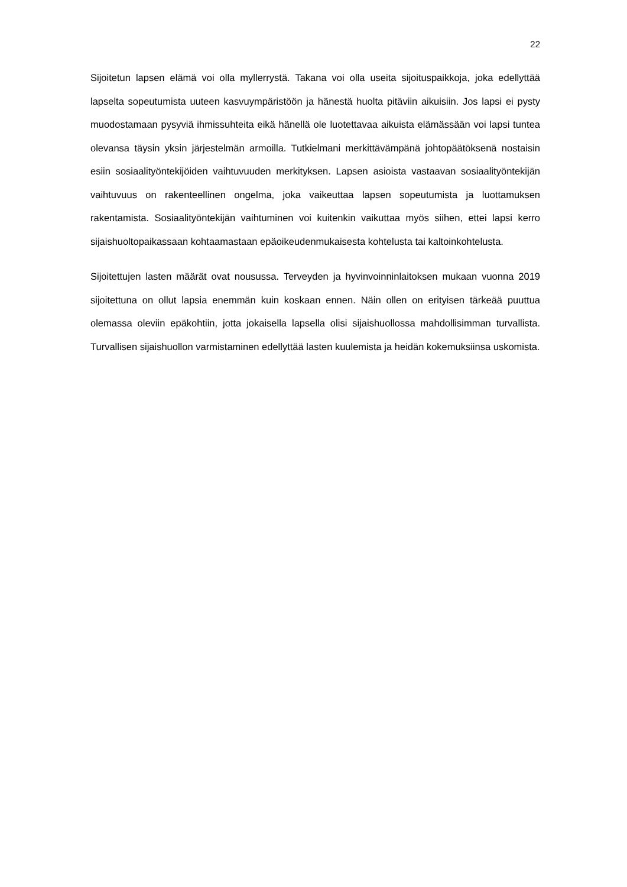22
Sijoitetun lapsen elämä voi olla myllerrystä. Takana voi olla useita sijoituspaikkoja, joka edellyttää lapselta sopeutumista uuteen kasvuympäristöön ja hänestä huolta pitäviin aikuisiin. Jos lapsi ei pysty muodostamaan pysyviä ihmissuhteita eikä hänellä ole luotettavaa aikuista elämässään voi lapsi tuntea olevansa täysin yksin järjestelmän armoilla. Tutkielmani merkittävämpänä johtopäätöksenä nostaisin esiin sosiaalityöntekijöiden vaihtuvuuden merkityksen. Lapsen asioista vastaavan sosiaalityöntekijän vaihtuvuus on rakenteellinen ongelma, joka vaikeuttaa lapsen sopeutumista ja luottamuksen rakentamista. Sosiaalityöntekijän vaihtuminen voi kuitenkin vaikuttaa myös siihen, ettei lapsi kerro sijaishuoltopaikassaan kohtaamastaan epäoikeudenmukaisesta kohtelusta tai kaltoinkohtelusta.
Sijoitettujen lasten määrät ovat nousussa. Terveyden ja hyvinvoinninlaitoksen mukaan vuonna 2019 sijoitettuna on ollut lapsia enemmän kuin koskaan ennen. Näin ollen on erityisen tärkeää puuttua olemassa oleviin epäkohtiin, jotta jokaisella lapsella olisi sijaishuollossa mahdollisimman turvallista. Turvallisen sijaishuollon varmistaminen edellyttää lasten kuulemista ja heidän kokemuksiinsa uskomista.